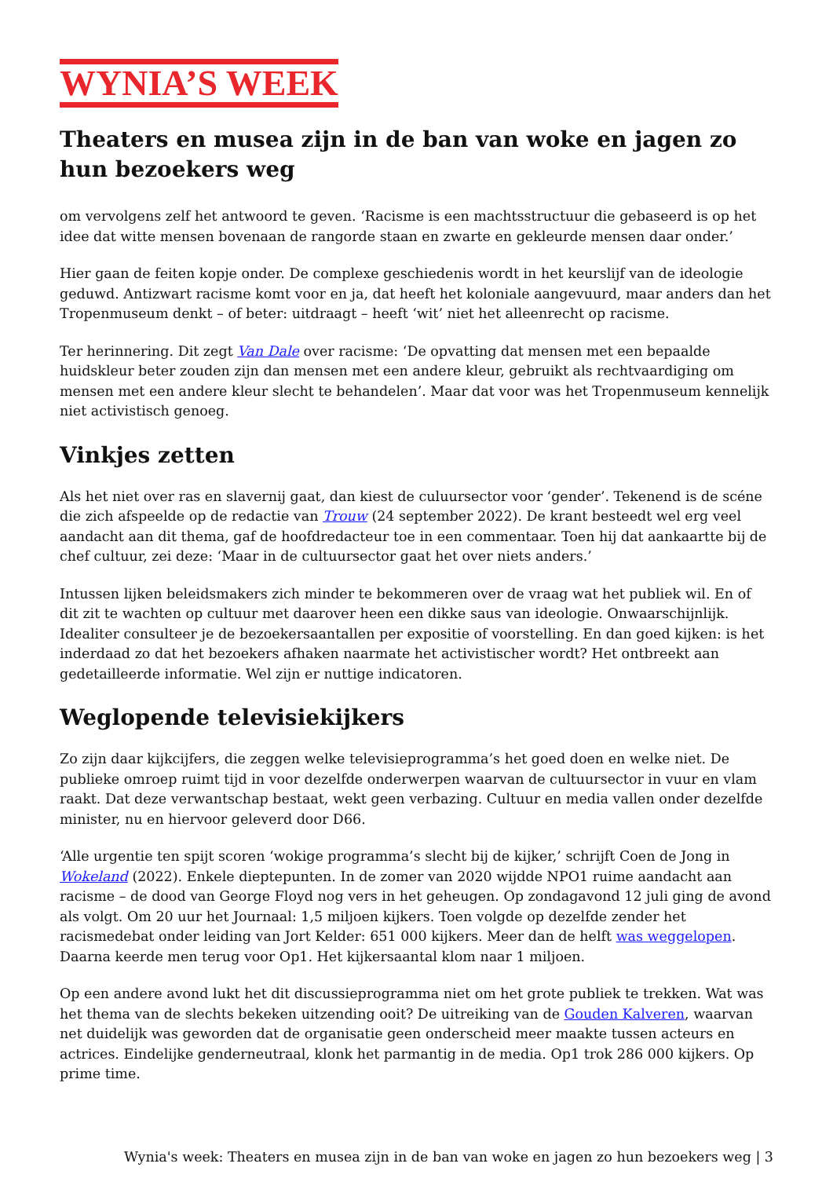WYNIA’S WEEK
Theaters en musea zijn in de ban van woke en jagen zo hun bezoekers weg
om vervolgens zelf het antwoord te geven. ‘Racisme is een machtsstructuur die gebaseerd is op het idee dat witte mensen bovenaan de rangorde staan en zwarte en gekleurde mensen daar onder.’
Hier gaan de feiten kopje onder. De complexe geschiedenis wordt in het keurslijf van de ideologie geduwd. Antizwart racisme komt voor en ja, dat heeft het koloniale aangevuurd, maar anders dan het Tropenmuseum denkt – of beter: uitdraagt – heeft ‘wit’ niet het alleenrecht op racisme.
Ter herinnering. Dit zegt Van Dale over racisme: ‘De opvatting dat mensen met een bepaalde huidskleur beter zouden zijn dan mensen met een andere kleur, gebruikt als rechtvaardiging om mensen met een andere kleur slecht te behandelen’. Maar dat voor was het Tropenmuseum kennelijk niet activistisch genoeg.
Vinkjes zetten
Als het niet over ras en slavernij gaat, dan kiest de culuursector voor ‘gender’. Tekenend is de scéne die zich afspeelde op de redactie van Trouw (24 september 2022). De krant besteedt wel erg veel aandacht aan dit thema, gaf de hoofdredacteur toe in een commentaar. Toen hij dat aankaartte bij de chef cultuur, zei deze: ‘Maar in de cultuursector gaat het over niets anders.’
Intussen lijken beleidsmakers zich minder te bekommeren over de vraag wat het publiek wil. En of dit zit te wachten op cultuur met daarover heen een dikke saus van ideologie. Onwaarschijnlijk. Idealiter consulteer je de bezoekersaantallen per expositie of voorstelling. En dan goed kijken: is het inderdaad zo dat het bezoekers afhaken naarmate het activistischer wordt? Het ontbreekt aan gedetailleerde informatie. Wel zijn er nuttige indicatoren.
Weglopende televisiekijkers
Zo zijn daar kijkcijfers, die zeggen welke televisieprogramma’s het goed doen en welke niet. De publieke omroep ruimt tijd in voor dezelfde onderwerpen waarvan de cultuursector in vuur en vlam raakt. Dat deze verwantschap bestaat, wekt geen verbazing. Cultuur en media vallen onder dezelfde minister, nu en hiervoor geleverd door D66.
‘Alle urgentie ten spijt scoren ‘wokige programma’s slecht bij de kijker,’ schrijft Coen de Jong in Wokeland (2022). Enkele dieptepunten. In de zomer van 2020 wijdde NPO1 ruime aandacht aan racisme – de dood van George Floyd nog vers in het geheugen. Op zondagavond 12 juli ging de avond als volgt. Om 20 uur het Journaal: 1,5 miljoen kijkers. Toen volgde op dezelfde zender het racismedebat onder leiding van Jort Kelder: 651 000 kijkers. Meer dan de helft was weggelopen. Daarna keerde men terug voor Op1. Het kijkersaantal klom naar 1 miljoen.
Op een andere avond lukt het dit discussieprogramma niet om het grote publiek te trekken. Wat was het thema van de slechts bekeken uitzending ooit? De uitreiking van de Gouden Kalveren, waarvan net duidelijk was geworden dat de organisatie geen onderscheid meer maakte tussen acteurs en actrices. Eindelijke genderneutraal, klonk het parmantig in de media. Op1 trok 286 000 kijkers. Op prime time.
Wynia's week: Theaters en musea zijn in de ban van woke en jagen zo hun bezoekers weg | 3